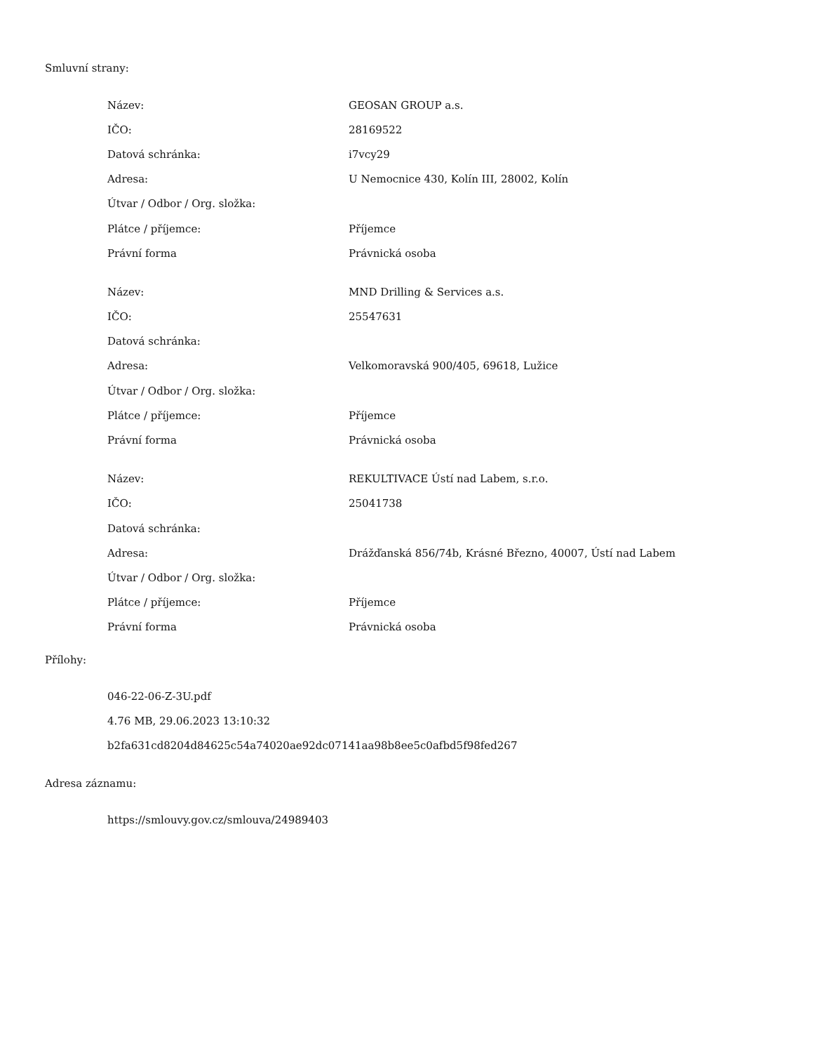Smluvní strany:
| Název: | GEOSAN GROUP a.s. |
| IČO: | 28169522 |
| Datová schránka: | i7vcy29 |
| Adresa: | U Nemocnice 430, Kolín III, 28002, Kolín |
| Útvar / Odbor / Org. složka: | |
| Plátce / příjemce: | Příjemce |
| Právní forma | Právnická osoba |
| Název: | MND Drilling & Services a.s. |
| IČO: | 25547631 |
| Datová schránka: | |
| Adresa: | Velkomoravská 900/405, 69618, Lužice |
| Útvar / Odbor / Org. složka: | |
| Plátce / příjemce: | Příjemce |
| Právní forma | Právnická osoba |
| Název: | REKULTIVACE Ústí nad Labem, s.r.o. |
| IČO: | 25041738 |
| Datová schránka: | |
| Adresa: | Drážďanská 856/74b, Krásné Březno, 40007, Ústí nad Labem |
| Útvar / Odbor / Org. složka: | |
| Plátce / příjemce: | Příjemce |
| Právní forma | Právnická osoba |
Přílohy:
046-22-06-Z-3U.pdf
4.76 MB, 29.06.2023 13:10:32
b2fa631cd8204d84625c54a74020ae92dc07141aa98b8ee5c0afbd5f98fed267
Adresa záznamu:
https://smlouvy.gov.cz/smlouva/24989403